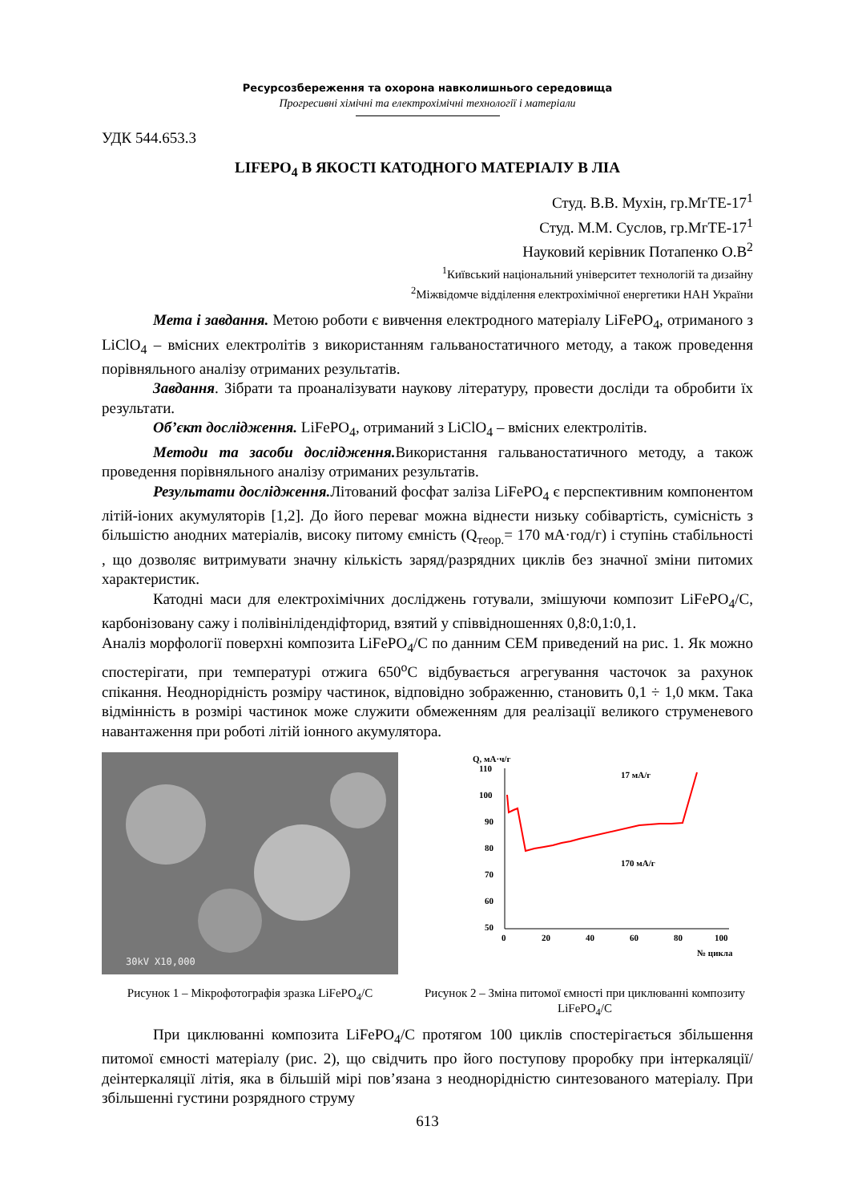Ресурсозбереження та охорона навколишнього середовища
Прогресивні хімічні та електрохімічні технології і матеріали
УДК 544.653.3
LIFEPO<sub>4</sub> В ЯКОСТІ КАТОДНОГО МАТЕРІАЛУ В ЛІА
Студ. В.В. Мухін, гр.МгТЕ-17<sup>1</sup>
Студ. М.М. Суслов, гр.МгТЕ-17<sup>1</sup>
Науковий керівник Потапенко О.В<sup>2</sup>
<sup>1</sup> Київський національний університет технологій та дизайну
<sup>2</sup> Міжвідомче відділення електрохімічної енергетики НАН України
Мета і завдання. Метою роботи є вивчення електродного матеріалу LiFePO<sub>4</sub>, отриманого з LiClO<sub>4</sub> – вмісних електролітів з використанням гальваностатичного методу, а також проведення порівняльного аналізу отриманих результатів.
Завдання. Зібрати та проаналізувати наукову літературу, провести досліди та обробити їх результати.
Об’єкт дослідження. LiFePO<sub>4</sub>, отриманий з LiClO<sub>4</sub> – вмісних електролітів.
Методи та засоби дослідження. Використання гальваностатичного методу, а також проведення порівняльного аналізу отриманих результатів.
Результати дослідження. Літований фосфат заліза LiFePO<sub>4</sub> є перспективним компонентом літій-іоних акумуляторів [1,2]. До його переваг можна віднести низьку собівартість, сумісність з більшістю анодних матеріалів, високу питому ємність (Q<sub>теор.</sub>= 170 мА·год/г) і ступінь стабільності , що дозволяє витримувати значну кількість заряд/разрядних циклів без значної зміни питомих характеристик.
Катодні маси для електрохімічних досліджень готували, змішуючи композит LiFePO<sub>4</sub>/C, карбонізовану сажу і полівінілідендіфторид, взятий у співвідношеннях 0,8:0,1:0,1.
Аналіз морфології поверхні композита LiFePO<sub>4</sub>/C по данним СЕМ приведений на рис. 1. Як можно спостерігати, при температурі отжига 650<sup>o</sup>C відбувається агрегування часточок за рахунок спікання. Неоднорідність розміру частинок, відповідно зображенню, становить 0,1 ÷ 1,0 мкм. Така відмінність в розмірі частинок може служити обмеженням для реалізації великого струменевого навантаження при роботі літій іонного акумулятора.
30kV X10,000
Q, мА·ч/г
110
100
90
80
70
60
50
0
20
40
60
80
100
№ цикла
17 мА/г
170 мА/г
Рисунок 1 – Мікрофотографія зразка LiFePO<sub>4</sub>/C
Рисунок 2 – Зміна питомої ємності при циклюванні композиту LiFePO<sub>4</sub>/C
При циклюванні композита LiFePO<sub>4</sub>/C протягом 100 циклів спостерігається збільшення питомої ємності матеріалу (рис. 2), що свідчить про його поступову проробку при інтеркаляції/деінтеркаляції літія, яка в більшій мірі пов’язана з неоднорідністю синтезованого матеріалу. При збільшенні густини розрядного струму
613